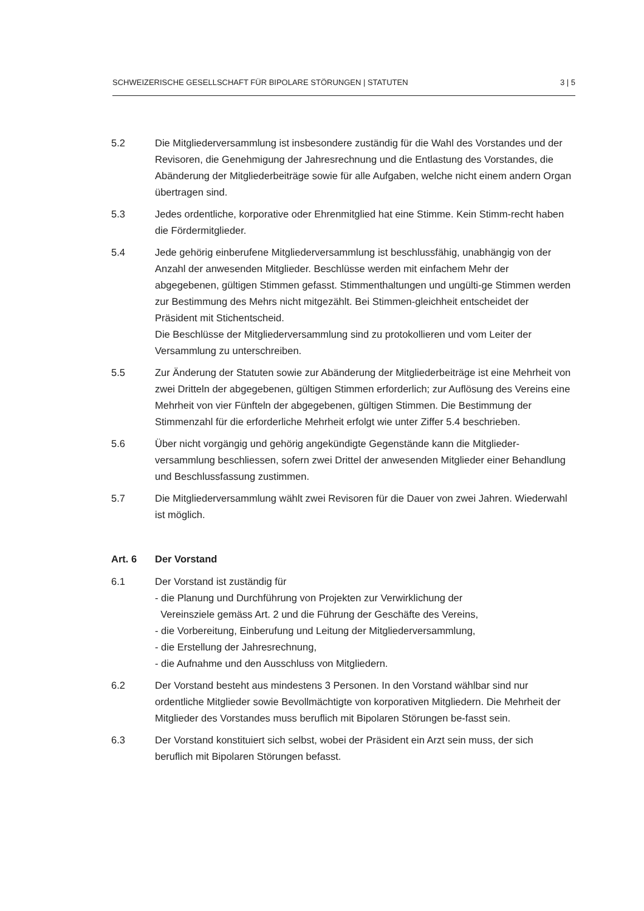SCHWEIZERISCHE GESELLSCHAFT FÜR BIPOLARE STÖRUNGEN | STATUTEN 3 | 5
5.2 Die Mitgliederversammlung ist insbesondere zuständig für die Wahl des Vorstandes und der Revisoren, die Genehmigung der Jahresrechnung und die Entlastung des Vorstandes, die Abänderung der Mitgliederbeiträge sowie für alle Aufgaben, welche nicht einem andern Organ übertragen sind.
5.3 Jedes ordentliche, korporative oder Ehrenmitglied hat eine Stimme. Kein Stimm-recht haben die Fördermitglieder.
5.4 Jede gehörig einberufene Mitgliederversammlung ist beschlussfähig, unabhängig von der Anzahl der anwesenden Mitglieder. Beschlüsse werden mit einfachem Mehr der abgegebenen, gültigen Stimmen gefasst. Stimmenthaltungen und ungülti-ge Stimmen werden zur Bestimmung des Mehrs nicht mitgezählt. Bei Stimmen-gleichheit entscheidet der Präsident mit Stichentscheid.
Die Beschlüsse der Mitgliederversammlung sind zu protokollieren und vom Leiter der Versammlung zu unterschreiben.
5.5 Zur Änderung der Statuten sowie zur Abänderung der Mitgliederbeiträge ist eine Mehrheit von zwei Dritteln der abgegebenen, gültigen Stimmen erforderlich; zur Auflösung des Vereins eine Mehrheit von vier Fünfteln der abgegebenen, gültigen Stimmen. Die Bestimmung der Stimmenzahl für die erforderliche Mehrheit erfolgt wie unter Ziffer 5.4 beschrieben.
5.6 Über nicht vorgängig und gehörig angekündigte Gegenstände kann die Mitglieder-versammlung beschliessen, sofern zwei Drittel der anwesenden Mitglieder einer Behandlung und Beschlussfassung zustimmen.
5.7 Die Mitgliederversammlung wählt zwei Revisoren für die Dauer von zwei Jahren. Wiederwahl ist möglich.
Art. 6 Der Vorstand
6.1 Der Vorstand ist zuständig für
- die Planung und Durchführung von Projekten zur Verwirklichung der
Vereinsziele gemäss Art. 2 und die Führung der Geschäfte des Vereins,
- die Vorbereitung, Einberufung und Leitung der Mitgliederversammlung,
- die Erstellung der Jahresrechnung,
- die Aufnahme und den Ausschluss von Mitgliedern.
6.2 Der Vorstand besteht aus mindestens 3 Personen. In den Vorstand wählbar sind nur ordentliche Mitglieder sowie Bevollmächtigte von korporativen Mitgliedern. Die Mehrheit der Mitglieder des Vorstandes muss beruflich mit Bipolaren Störungen be-fasst sein.
6.3 Der Vorstand konstituiert sich selbst, wobei der Präsident ein Arzt sein muss, der sich beruflich mit Bipolaren Störungen befasst.